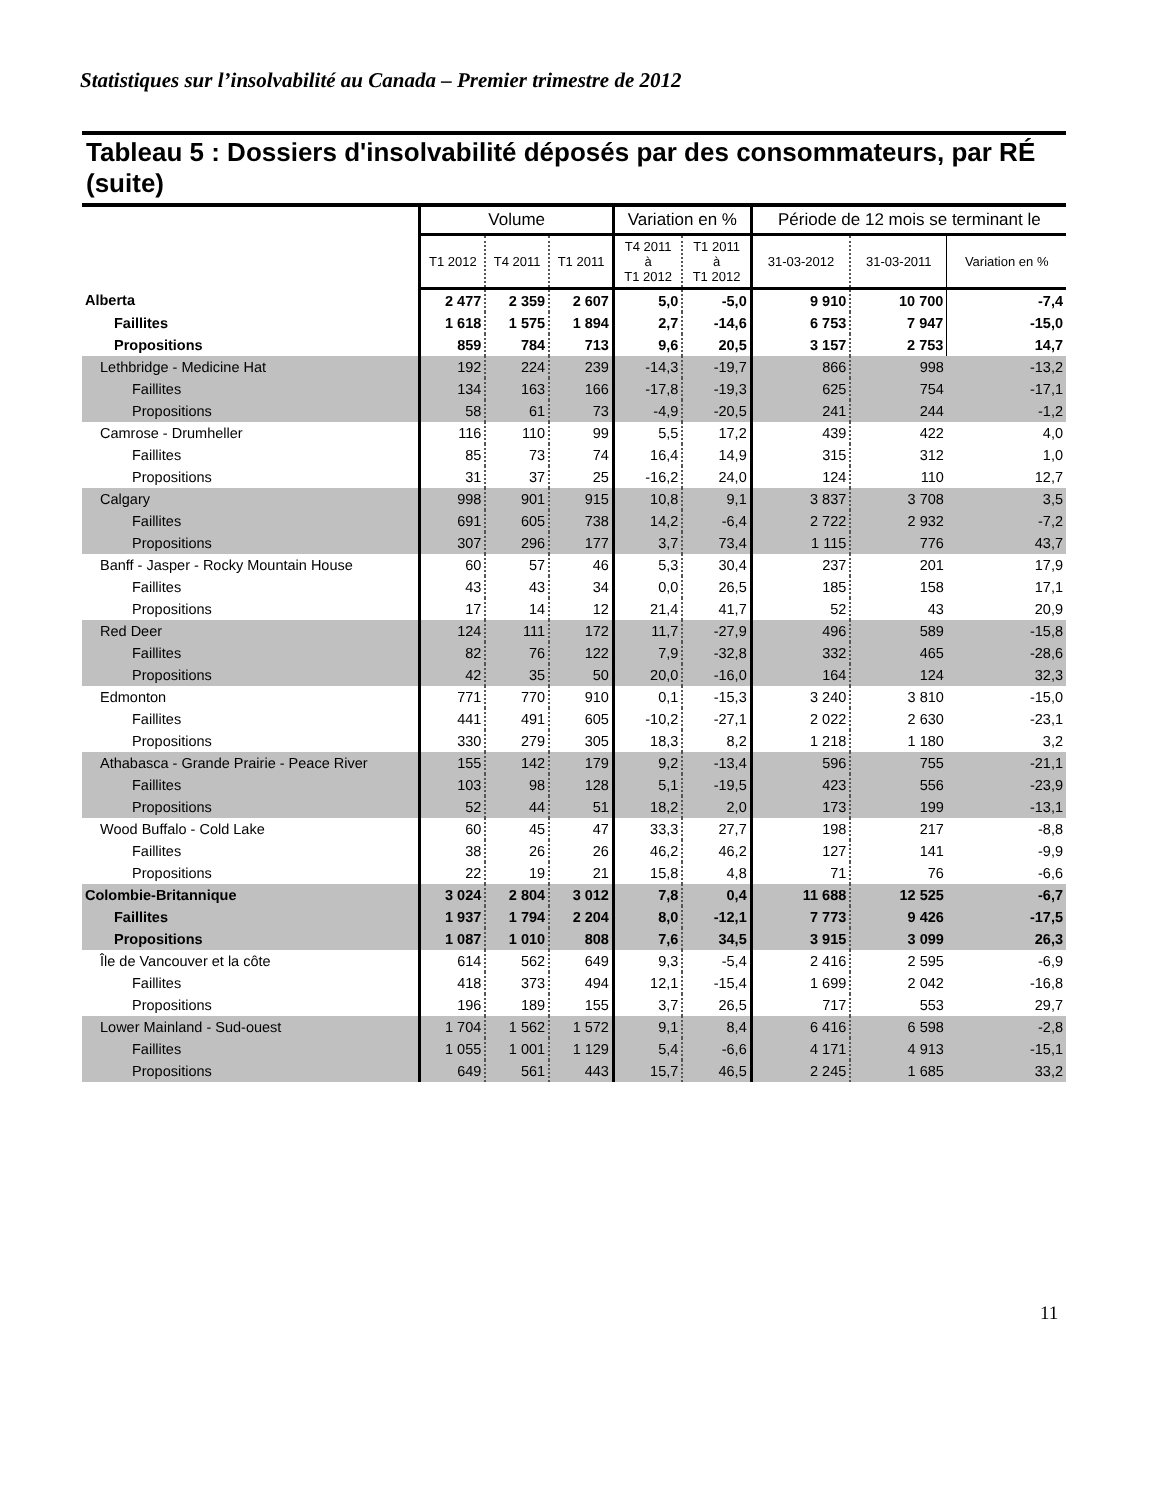Statistiques sur l’insolvabilité au Canada – Premier trimestre de 2012
Tableau 5 : Dossiers d'insolvabilité déposés par des consommateurs, par RÉ (suite)
| | Volume | | | Variation en % | | Période de 12 mois se terminant le | | |
| --- | --- | --- | --- | --- | --- | --- | --- | --- |
| | T1 2012 | T4 2011 | T1 2011 | T4 2011 à T1 2012 | T1 2011 à T1 2012 | 31-03-2012 | 31-03-2011 | Variation en % |
| Alberta | 2 477 | 2 359 | 2 607 | 5,0 | -5,0 | 9 910 | 10 700 | -7,4 |
| Faillites | 1 618 | 1 575 | 1 894 | 2,7 | -14,6 | 6 753 | 7 947 | -15,0 |
| Propositions | 859 | 784 | 713 | 9,6 | 20,5 | 3 157 | 2 753 | 14,7 |
| Lethbridge - Medicine Hat | 192 | 224 | 239 | -14,3 | -19,7 | 866 | 998 | -13,2 |
| Faillites | 134 | 163 | 166 | -17,8 | -19,3 | 625 | 754 | -17,1 |
| Propositions | 58 | 61 | 73 | -4,9 | -20,5 | 241 | 244 | -1,2 |
| Camrose - Drumheller | 116 | 110 | 99 | 5,5 | 17,2 | 439 | 422 | 4,0 |
| Faillites | 85 | 73 | 74 | 16,4 | 14,9 | 315 | 312 | 1,0 |
| Propositions | 31 | 37 | 25 | -16,2 | 24,0 | 124 | 110 | 12,7 |
| Calgary | 998 | 901 | 915 | 10,8 | 9,1 | 3 837 | 3 708 | 3,5 |
| Faillites | 691 | 605 | 738 | 14,2 | -6,4 | 2 722 | 2 932 | -7,2 |
| Propositions | 307 | 296 | 177 | 3,7 | 73,4 | 1 115 | 776 | 43,7 |
| Banff - Jasper - Rocky Mountain House | 60 | 57 | 46 | 5,3 | 30,4 | 237 | 201 | 17,9 |
| Faillites | 43 | 43 | 34 | 0,0 | 26,5 | 185 | 158 | 17,1 |
| Propositions | 17 | 14 | 12 | 21,4 | 41,7 | 52 | 43 | 20,9 |
| Red Deer | 124 | 111 | 172 | 11,7 | -27,9 | 496 | 589 | -15,8 |
| Faillites | 82 | 76 | 122 | 7,9 | -32,8 | 332 | 465 | -28,6 |
| Propositions | 42 | 35 | 50 | 20,0 | -16,0 | 164 | 124 | 32,3 |
| Edmonton | 771 | 770 | 910 | 0,1 | -15,3 | 3 240 | 3 810 | -15,0 |
| Faillites | 441 | 491 | 605 | -10,2 | -27,1 | 2 022 | 2 630 | -23,1 |
| Propositions | 330 | 279 | 305 | 18,3 | 8,2 | 1 218 | 1 180 | 3,2 |
| Athabasca - Grande Prairie - Peace River | 155 | 142 | 179 | 9,2 | -13,4 | 596 | 755 | -21,1 |
| Faillites | 103 | 98 | 128 | 5,1 | -19,5 | 423 | 556 | -23,9 |
| Propositions | 52 | 44 | 51 | 18,2 | 2,0 | 173 | 199 | -13,1 |
| Wood Buffalo - Cold Lake | 60 | 45 | 47 | 33,3 | 27,7 | 198 | 217 | -8,8 |
| Faillites | 38 | 26 | 26 | 46,2 | 46,2 | 127 | 141 | -9,9 |
| Propositions | 22 | 19 | 21 | 15,8 | 4,8 | 71 | 76 | -6,6 |
| Colombie-Britannique | 3 024 | 2 804 | 3 012 | 7,8 | 0,4 | 11 688 | 12 525 | -6,7 |
| Faillites | 1 937 | 1 794 | 2 204 | 8,0 | -12,1 | 7 773 | 9 426 | -17,5 |
| Propositions | 1 087 | 1 010 | 808 | 7,6 | 34,5 | 3 915 | 3 099 | 26,3 |
| Île de Vancouver et la côte | 614 | 562 | 649 | 9,3 | -5,4 | 2 416 | 2 595 | -6,9 |
| Faillites | 418 | 373 | 494 | 12,1 | -15,4 | 1 699 | 2 042 | -16,8 |
| Propositions | 196 | 189 | 155 | 3,7 | 26,5 | 717 | 553 | 29,7 |
| Lower Mainland - Sud-ouest | 1 704 | 1 562 | 1 572 | 9,1 | 8,4 | 6 416 | 6 598 | -2,8 |
| Faillites | 1 055 | 1 001 | 1 129 | 5,4 | -6,6 | 4 171 | 4 913 | -15,1 |
| Propositions | 649 | 561 | 443 | 15,7 | 46,5 | 2 245 | 1 685 | 33,2 |
11